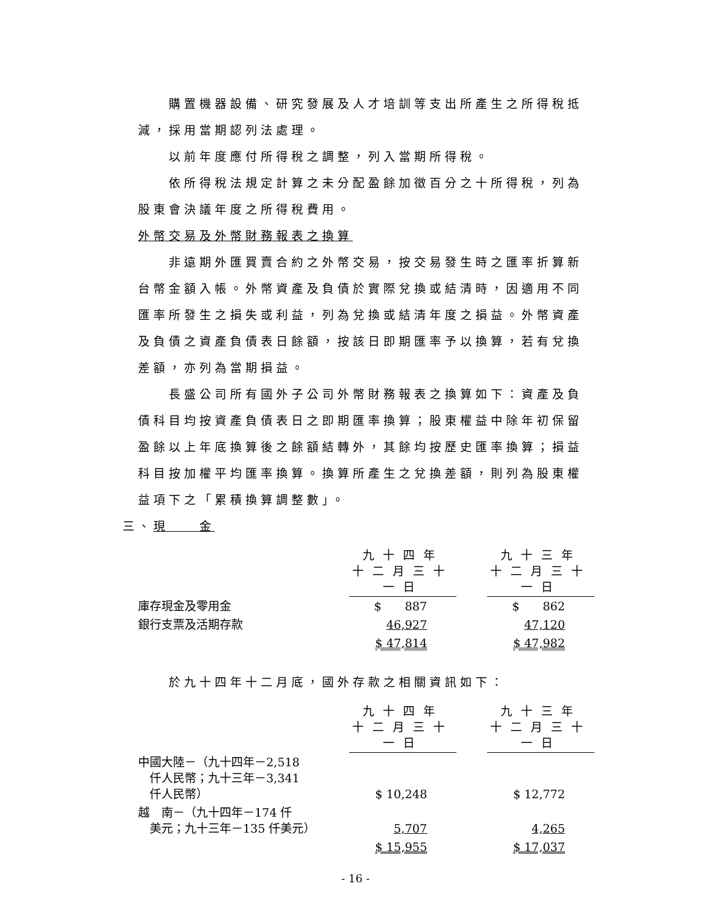購置機器設備、研究發展及人才培訓等支出所產生之所得稅抵減，採用當期認列法處理。
以前年度應付所得稅之調整，列入當期所得稅。
依所得稅法規定計算之未分配盈餘加徵百分之十所得稅，列為股東會決議年度之所得稅費用。
外幣交易及外幣財務報表之換算
非遠期外匯買賣合約之外幣交易，按交易發生時之匯率折算新台幣金額入帳。外幣資產及負債於實際兌換或結清時，因適用不同匯率所發生之損失或利益，列為兌換或結清年度之損益。外幣資產及負債之資產負債表日餘額，按該日即期匯率予以換算，若有兌換差額，亦列為當期損益。
長盛公司所有國外子公司外幣財務報表之換算如下：資產及負債科目均按資產負債表日之即期匯率換算；股東權益中除年初保留盈餘以上年底換算後之餘額結轉外，其餘均按歷史匯率換算；損益科目按加權平均匯率換算。換算所產生之兌換差額，則列為股東權益項下之「累積換算調整數」。
三、現　　金
| | 九十四年 十二月三十一日 | | 九十三年 十二月三十一日 |
| 庫存現金及零用金 | $ 887 | | $ 862 |
| 銀行支票及活期存款 | 46,927 | | 47,120 |
| | $ 47,814 | | $ 47,982 |
於九十四年十二月底，國外存款之相關資訊如下：
| | 九十四年 十二月三十一日 | | 九十三年 十二月三十一日 |
| 中國大陸－（九十四年－2,518 仟人民幣；九十三年－3,341 仟人民幣） | $ 10,248 | | $ 12,772 |
| 越 南－（九十四年－174 仟 美元；九十三年－135 仟美元） | 5,707 | | 4,265 |
| | $ 15,955 | | $ 17,037 |
- 16 -